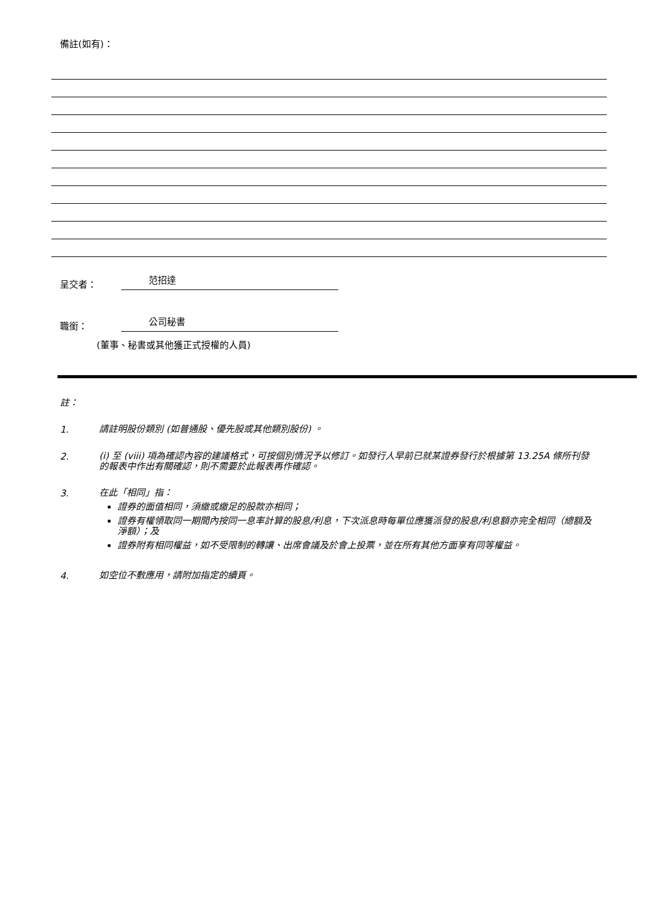備註(如有)：
呈交者：
范招達
職銜：
公司秘書
(董事、秘書或其他獲正式授權的人員)
註：
1.
請註明股份類別 (如普通股、優先股或其他類別股份) 。
2.
(i) 至 (viii) 項為確認內容的建議格式，可按個別情況予以修訂。如發行人早前已就某證券發行於根據第 13.25A 條所刊發的報表中作出有關確認，則不需要於此報表再作確認。
3.
在此「相同」指：
證券的面值相同，須繳或繳足的股款亦相同；
證券有權領取同一期間內按同一息率計算的股息/利息，下次派息時每單位應獲派發的股息/利息額亦完全相同（總額及淨額）；及
證券附有相同權益，如不受限制的轉讓、出席會議及於會上投票，並在所有其他方面享有同等權益。
4.
如空位不敷應用，請附加指定的續頁。